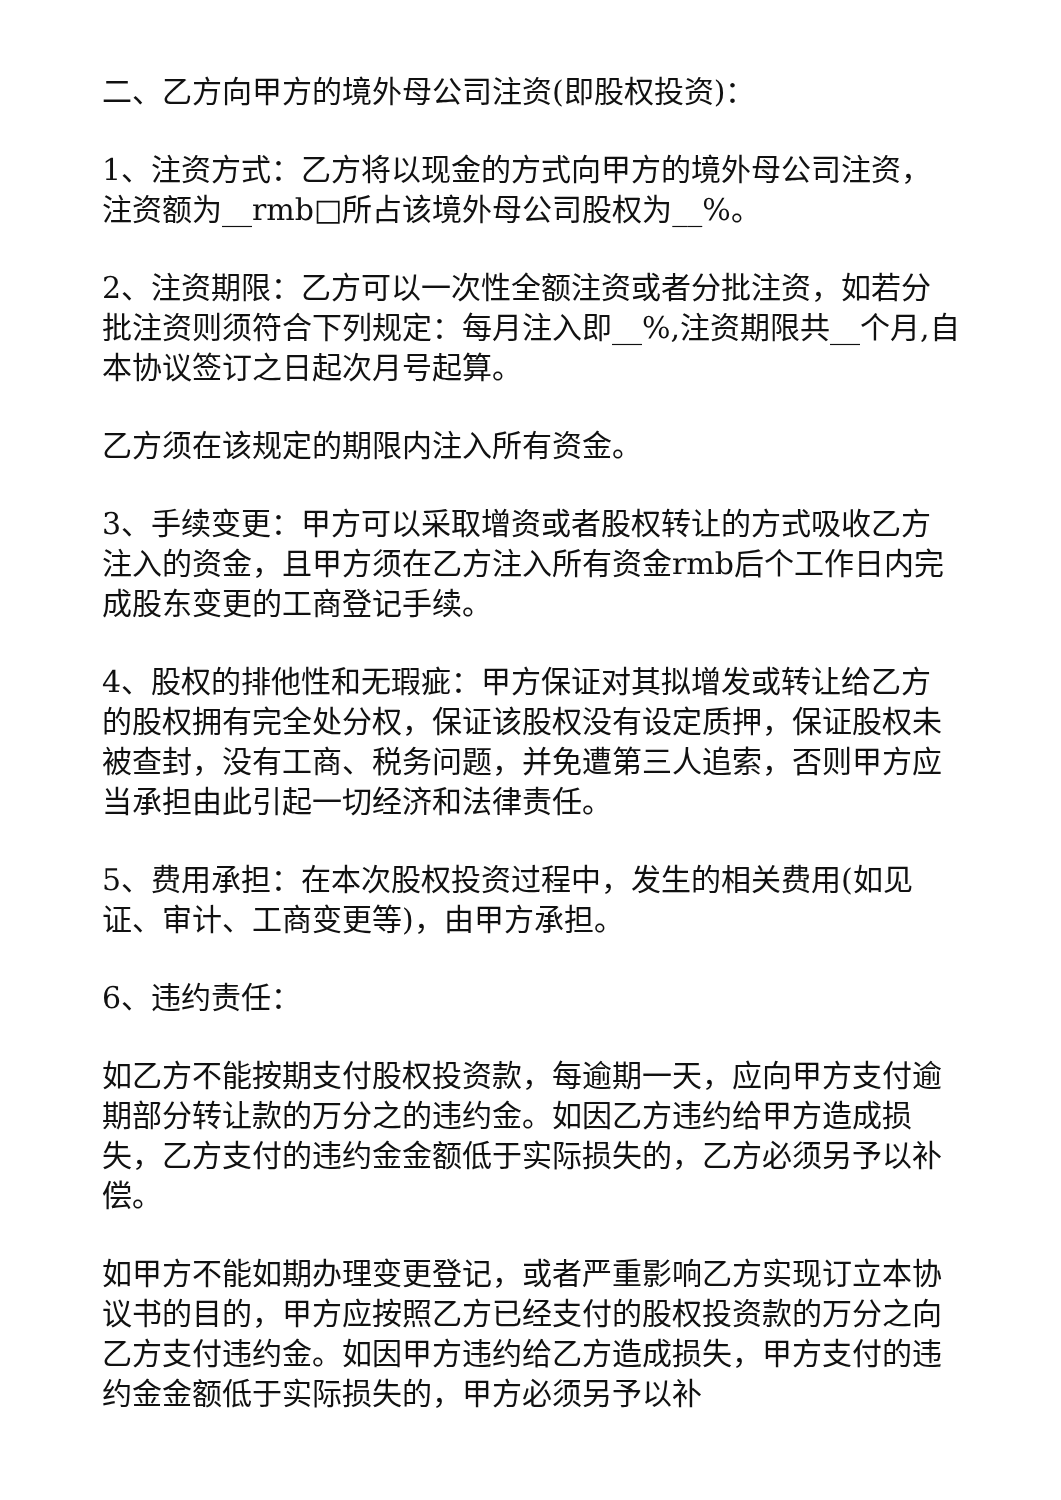二、乙方向甲方的境外母公司注资(即股权投资)：
1、注资方式：乙方将以现金的方式向甲方的境外母公司注资，注资额为__rmb□所占该境外母公司股权为__%。
2、注资期限：乙方可以一次性全额注资或者分批注资，如若分批注资则须符合下列规定：每月注入即__%,注资期限共__个月,自本协议签订之日起次月号起算。
乙方须在该规定的期限内注入所有资金。
3、手续变更：甲方可以采取增资或者股权转让的方式吸收乙方注入的资金，且甲方须在乙方注入所有资金rmb后个工作日内完成股东变更的工商登记手续。
4、股权的排他性和无瑕疵：甲方保证对其拟增发或转让给乙方的股权拥有完全处分权，保证该股权没有设定质押，保证股权未被查封，没有工商、税务问题，并免遭第三人追索，否则甲方应当承担由此引起一切经济和法律责任。
5、费用承担：在本次股权投资过程中，发生的相关费用(如见证、审计、工商变更等)，由甲方承担。
6、违约责任：
如乙方不能按期支付股权投资款，每逾期一天，应向甲方支付逾期部分转让款的万分之的违约金。如因乙方违约给甲方造成损失，乙方支付的违约金金额低于实际损失的，乙方必须另予以补偿。
如甲方不能如期办理变更登记，或者严重影响乙方实现订立本协议书的目的，甲方应按照乙方已经支付的股权投资款的万分之向乙方支付违约金。如因甲方违约给乙方造成损失，甲方支付的违约金金额低于实际损失的，甲方必须另予以补